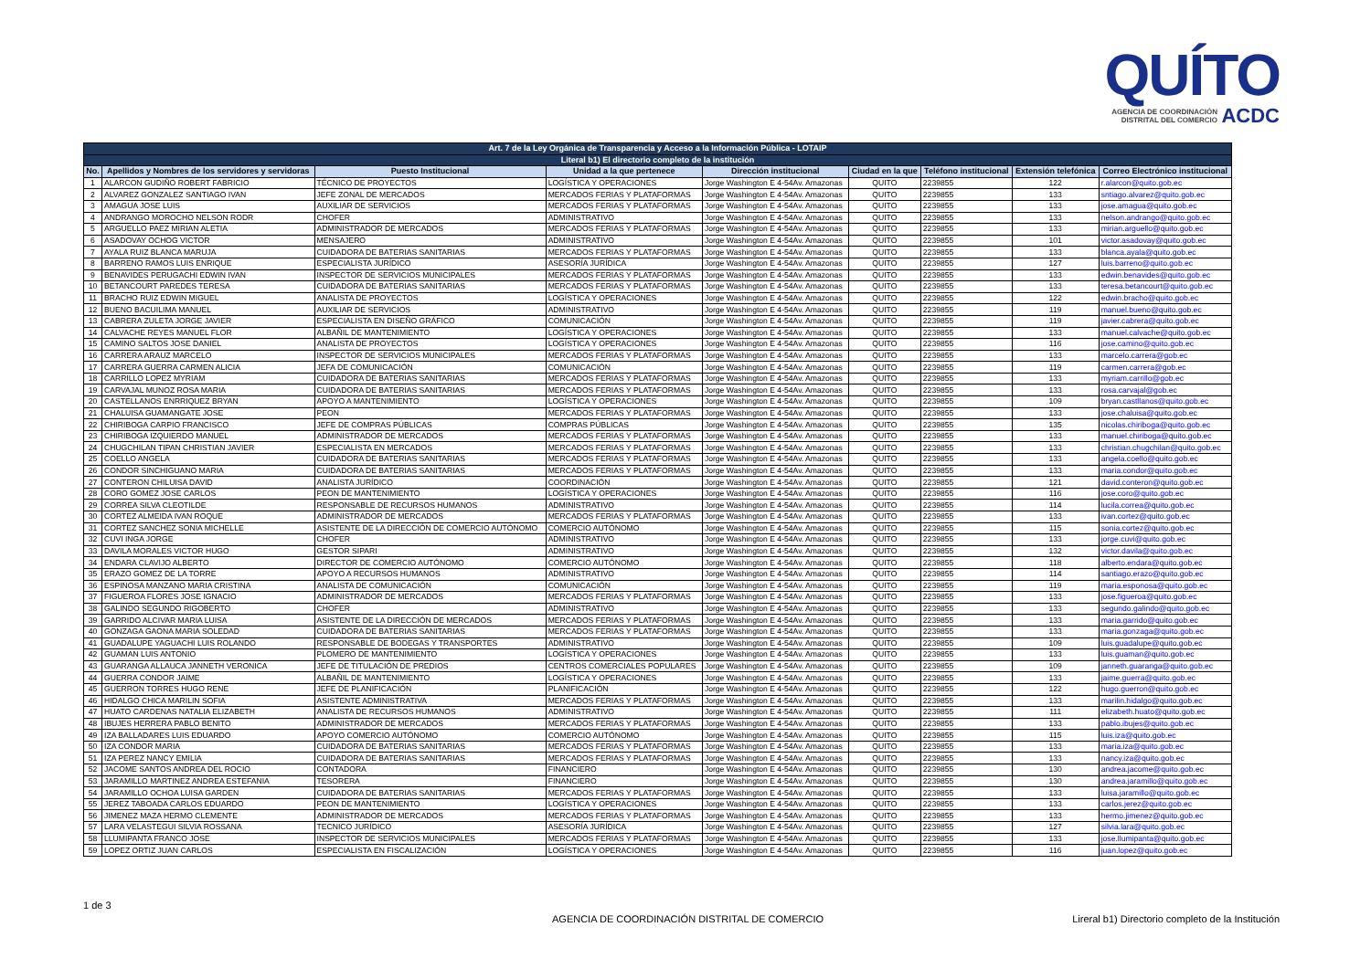QUÍTO
AGENCIA DE COORDINACIÓN
DISTRITAL DEL COMERCIO ACDC
| Art. 7 de la Ley Orgánica de Transparencia y Acceso a la Información Pública - LOTAIP | | | | | | | | |
| --- | --- | --- | --- | --- | --- | --- | --- | --- |
| Literal b1) El directorio completo de la institución | | | | | | | | |
| No. | Apellidos y Nombres de los servidores y servidoras | Puesto Institucional | Unidad a la que pertenece | Dirección institucional | Ciudad en la que | Teléfono institucional | Extensión telefónica | Correo Electrónico institucional |
| 1 | ALARCON GUDIÑO ROBERT FABRICIO | TÉCNICO DE PROYECTOS | LOGÍSTICA Y OPERACIONES | Jorge Washington E 4-54Av. Amazonas | QUITO | 2239855 | 122 | r.alarcon@quito.gob.ec |
| 2 | ALVAREZ GONZALEZ SANTIAGO IVAN | JEFE ZONAL DE MERCADOS | MERCADOS FERIAS Y PLATAFORMAS | Jorge Washington E 4-54Av. Amazonas | QUITO | 2239855 | 133 | sntiago.alvarez@quito.gob.ec |
| 3 | AMAGUA JOSE LUIS | AUXILIAR DE SERVICIOS | MERCADOS FERIAS Y PLATAFORMAS | Jorge Washington E 4-54Av. Amazonas | QUITO | 2239855 | 133 | jose.amagua@quito.gob.ec |
| 4 | ANDRANGO MOROCHO NELSON RODR | CHOFER | ADMINISTRATIVO | Jorge Washington E 4-54Av. Amazonas | QUITO | 2239855 | 133 | nelson.andrango@quito.gob.ec |
| 5 | ARGUELLO PAEZ MIRIAN ALETIA | ADMINISTRADOR DE MERCADOS | MERCADOS FERIAS Y PLATAFORMAS | Jorge Washington E 4-54Av. Amazonas | QUITO | 2239855 | 133 | mirian.arguello@quito.gob.ec |
| 6 | ASADOVAY OCHOG VICTOR | MENSAJERO | ADMINISTRATIVO | Jorge Washington E 4-54Av. Amazonas | QUITO | 2239855 | 101 | victor.asadovay@quito.gob.ec |
| 7 | AYALA RUIZ BLANCA MARUJA | CUIDADORA DE BATERIAS SANITARIAS | MERCADOS FERIAS Y PLATAFORMAS | Jorge Washington E 4-54Av. Amazonas | QUITO | 2239855 | 133 | blanca.ayala@quito.gob.ec |
| 8 | BARRENO RAMOS LUIS ENRIQUE | ESPECIALISTA JURÍDICO | ASESORÍA JURÍDICA | Jorge Washington E 4-54Av. Amazonas | QUITO | 2239855 | 127 | luis.barreno@quito.gob.ec |
| 9 | BENAVIDES PERUGACHI EDWIN IVAN | INSPECTOR DE SERVICIOS MUNICIPALES | MERCADOS FERIAS Y PLATAFORMAS | Jorge Washington E 4-54Av. Amazonas | QUITO | 2239855 | 133 | edwin.benavides@quito.gob.ec |
| 10 | BETANCOURT PAREDES TERESA | CUIDADORA DE BATERIAS SANITARIAS | MERCADOS FERIAS Y PLATAFORMAS | Jorge Washington E 4-54Av. Amazonas | QUITO | 2239855 | 133 | teresa.betancourt@quito.gob.ec |
| 11 | BRACHO RUIZ EDWIN MIGUEL | ANALISTA DE PROYECTOS | LOGÍSTICA Y OPERACIONES | Jorge Washington E 4-54Av. Amazonas | QUITO | 2239855 | 122 | edwin.bracho@quito.gob.ec |
| 12 | BUENO BACUILIMA MANUEL | AUXILIAR DE SERVICIOS | ADMINISTRATIVO | Jorge Washington E 4-54Av. Amazonas | QUITO | 2239855 | 119 | manuel.bueno@quito.gob.ec |
| 13 | CABRERA ZULETA JORGE JAVIER | ESPECIALISTA EN DISEÑO GRÁFICO | COMUNICACIÓN | Jorge Washington E 4-54Av. Amazonas | QUITO | 2239855 | 119 | javier.cabrera@quito.gob.ec |
| 14 | CALVACHE REYES MANUEL FLOR | ALBAÑIL DE MANTENIMIENTO | LOGÍSTICA Y OPERACIONES | Jorge Washington E 4-54Av. Amazonas | QUITO | 2239855 | 133 | manuel.calvache@quito.gob.ec |
| 15 | CAMINO SALTOS JOSE DANIEL | ANALISTA DE PROYECTOS | LOGÍSTICA Y OPERACIONES | Jorge Washington E 4-54Av. Amazonas | QUITO | 2239855 | 116 | jose.camino@quito.gob.ec |
| 16 | CARRERA ARAUZ MARCELO | INSPECTOR DE SERVICIOS MUNICIPALES | MERCADOS FERIAS Y PLATAFORMAS | Jorge Washington E 4-54Av. Amazonas | QUITO | 2239855 | 133 | marcelo.carrera@gob.ec |
| 17 | CARRERA GUERRA CARMEN ALICIA | JEFA DE COMUNICACIÓN | COMUNICACIÓN | Jorge Washington E 4-54Av. Amazonas | QUITO | 2239855 | 119 | carmen.carrera@gob.ec |
| 18 | CARRILLO LOPEZ MYRIAM | CUIDADORA DE BATERIAS SANITARIAS | MERCADOS FERIAS Y PLATAFORMAS | Jorge Washington E 4-54Av. Amazonas | QUITO | 2239855 | 133 | myriam.carrillo@gob.ec |
| 19 | CARVAJAL MUNOZ ROSA MARIA | CUIDADORA DE BATERIAS SANITARIAS | MERCADOS FERIAS Y PLATAFORMAS | Jorge Washington E 4-54Av. Amazonas | QUITO | 2239855 | 133 | rosa.carvajal@gob.ec |
| 20 | CASTELLANOS ENRRIQUEZ BRYAN | APOYO A MANTENIMIENTO | LOGÍSTICA Y OPERACIONES | Jorge Washington E 4-54Av. Amazonas | QUITO | 2239855 | 109 | bryan.castllanos@quito.gob.ec |
| 21 | CHALUISA GUAMANGATE JOSE | PEON | MERCADOS FERIAS Y PLATAFORMAS | Jorge Washington E 4-54Av. Amazonas | QUITO | 2239855 | 133 | jose.chaluisa@quito.gob.ec |
| 22 | CHIRIBOGA CARPIO FRANCISCO | JEFE DE COMPRAS PÚBLICAS | COMPRAS PÚBLICAS | Jorge Washington E 4-54Av. Amazonas | QUITO | 2239855 | 135 | nicolas.chiriboga@quito.gob.ec |
| 23 | CHIRIBOGA IZQUIERDO MANUEL | ADMINISTRADOR DE MERCADOS | MERCADOS FERIAS Y PLATAFORMAS | Jorge Washington E 4-54Av. Amazonas | QUITO | 2239855 | 133 | manuel.chiriboga@quito.gob.ec |
| 24 | CHUGCHILAN TIPAN CHRISTIAN JAVIER | ESPECIALISTA EN MERCADOS | MERCADOS FERIAS Y PLATAFORMAS | Jorge Washington E 4-54Av. Amazonas | QUITO | 2239855 | 133 | christian.chugchilan@quito.gob.ec |
| 25 | COELLO ANGELA | CUIDADORA DE BATERIAS SANITARIAS | MERCADOS FERIAS Y PLATAFORMAS | Jorge Washington E 4-54Av. Amazonas | QUITO | 2239855 | 133 | angela.coello@quito.gob.ec |
| 26 | CONDOR SINCHIGUANO MARIA | CUIDADORA DE BATERIAS SANITARIAS | MERCADOS FERIAS Y PLATAFORMAS | Jorge Washington E 4-54Av. Amazonas | QUITO | 2239855 | 133 | maria.condor@quito.gob.ec |
| 27 | CONTERON CHILUISA DAVID | ANALISTA JURÍDICO | COORDINACIÓN | Jorge Washington E 4-54Av. Amazonas | QUITO | 2239855 | 121 | david.conteron@quito.gob.ec |
| 28 | CORO GOMEZ JOSE CARLOS | PEON DE MANTENIMIENTO | LOGÍSTICA Y OPERACIONES | Jorge Washington E 4-54Av. Amazonas | QUITO | 2239855 | 116 | jose.coro@quito.gob.ec |
| 29 | CORREA SILVA CLEOTILDE | RESPONSABLE DE RECURSOS HUMANOS | ADMINISTRATIVO | Jorge Washington E 4-54Av. Amazonas | QUITO | 2239855 | 114 | lucila.correa@quito.gob.ec |
| 30 | CORTEZ ALMEIDA IVAN ROQUE | ADMINISTRADOR DE MERCADOS | MERCADOS FERIAS Y PLATAFORMAS | Jorge Washington E 4-54Av. Amazonas | QUITO | 2239855 | 133 | ivan.cortez@quito.gob.ec |
| 31 | CORTEZ SANCHEZ SONIA MICHELLE | ASISTENTE DE LA DIRECCIÓN DE COMERCIO AUTÓNOMO | COMERCIO AUTÓNOMO | Jorge Washington E 4-54Av. Amazonas | QUITO | 2239855 | 115 | sonia.cortez@quito.gob.ec |
| 32 | CUVI INGA JORGE | CHOFER | ADMINISTRATIVO | Jorge Washington E 4-54Av. Amazonas | QUITO | 2239855 | 133 | jorge.cuvi@quito.gob.ec |
| 33 | DAVILA MORALES VICTOR HUGO | GESTOR SIPARI | ADMINISTRATIVO | Jorge Washington E 4-54Av. Amazonas | QUITO | 2239855 | 132 | victor.davila@quito.gob.ec |
| 34 | ENDARA CLAVIJO ALBERTO | DIRECTOR DE COMERCIO AUTÓNOMO | COMERCIO AUTÓNOMO | Jorge Washington E 4-54Av. Amazonas | QUITO | 2239855 | 118 | alberto.endara@quito.gob.ec |
| 35 | ERAZO GOMEZ DE LA TORRE | APOYO A RECURSOS HUMANOS | ADMINISTRATIVO | Jorge Washington E 4-54Av. Amazonas | QUITO | 2239855 | 114 | santiago.erazo@quito.gob.ec |
| 36 | ESPINOSA MANZANO MARIA CRISTINA | ANALISTA DE COMUNICACIÓN | COMUNICACIÓN | Jorge Washington E 4-54Av. Amazonas | QUITO | 2239855 | 119 | maria.esponosa@quito.gob.ec |
| 37 | FIGUEROA FLORES JOSE IGNACIO | ADMINISTRADOR DE MERCADOS | MERCADOS FERIAS Y PLATAFORMAS | Jorge Washington E 4-54Av. Amazonas | QUITO | 2239855 | 133 | jose.figueroa@quito.gob.ec |
| 38 | GALINDO SEGUNDO RIGOBERTO | CHOFER | ADMINISTRATIVO | Jorge Washington E 4-54Av. Amazonas | QUITO | 2239855 | 133 | segundo.galindo@quito.gob.ec |
| 39 | GARRIDO ALCIVAR MARIA LUISA | ASISTENTE DE LA DIRECCIÓN DE MERCADOS | MERCADOS FERIAS Y PLATAFORMAS | Jorge Washington E 4-54Av. Amazonas | QUITO | 2239855 | 133 | maria.garrido@quito.gob.ec |
| 40 | GONZAGA GAONA MARIA SOLEDAD | CUIDADORA DE BATERIAS SANITARIAS | MERCADOS FERIAS Y PLATAFORMAS | Jorge Washington E 4-54Av. Amazonas | QUITO | 2239855 | 133 | maria.gonzaga@quito.gob.ec |
| 41 | GUADALUPE YAGUACHI LUIS ROLANDO | RESPONSABLE DE BODEGAS Y TRANSPORTES | ADMINISTRATIVO | Jorge Washington E 4-54Av. Amazonas | QUITO | 2239855 | 109 | luis.guadalupe@quito.gob.ec |
| 42 | GUAMAN LUIS ANTONIO | PLOMERO DE MANTENIMIENTO | LOGÍSTICA Y OPERACIONES | Jorge Washington E 4-54Av. Amazonas | QUITO | 2239855 | 133 | luis.guaman@quito.gob.ec |
| 43 | GUARANGA ALLAUCA JANNETH VERONICA | JEFE DE TITULACIÓN DE PREDIOS | CENTROS COMERCIALES POPULARES | Jorge Washington E 4-54Av. Amazonas | QUITO | 2239855 | 109 | janneth.guaranga@quito.gob.ec |
| 44 | GUERRA CONDOR JAIME | ALBAÑIL DE MANTENIMIENTO | LOGÍSTICA Y OPERACIONES | Jorge Washington E 4-54Av. Amazonas | QUITO | 2239855 | 133 | jaime.guerra@quito.gob.ec |
| 45 | GUERRON TORRES HUGO RENE | JEFE DE PLANIFICACIÓN | PLANIFICACIÓN | Jorge Washington E 4-54Av. Amazonas | QUITO | 2239855 | 122 | hugo.guerron@quito.gob.ec |
| 46 | HIDALGO CHICA MARILIN SOFIA | ASISTENTE ADMINISTRATIVA | MERCADOS FERIAS Y PLATAFORMAS | Jorge Washington E 4-54Av. Amazonas | QUITO | 2239855 | 133 | marilin.hidalgo@quito.gob.ec |
| 47 | HUATO CARDENAS NATALIA ELIZABETH | ANALISTA DE RECURSOS HUMANOS | ADMINISTRATIVO | Jorge Washington E 4-54Av. Amazonas | QUITO | 2239855 | 111 | elizabeth.huato@quito.gob.ec |
| 48 | IBUJES HERRERA PABLO BENITO | ADMINISTRADOR DE MERCADOS | MERCADOS FERIAS Y PLATAFORMAS | Jorge Washington E 4-54Av. Amazonas | QUITO | 2239855 | 133 | pablo.ibujes@quito.gob.ec |
| 49 | IZA BALLADARES LUIS EDUARDO | APOYO COMERCIO AUTÓNOMO | COMERCIO AUTÓNOMO | Jorge Washington E 4-54Av. Amazonas | QUITO | 2239855 | 115 | luis.iza@quito.gob.ec |
| 50 | IZA CONDOR MARIA | CUIDADORA DE BATERIAS SANITARIAS | MERCADOS FERIAS Y PLATAFORMAS | Jorge Washington E 4-54Av. Amazonas | QUITO | 2239855 | 133 | maria.iza@quito.gob.ec |
| 51 | IZA PEREZ NANCY EMILIA | CUIDADORA DE BATERIAS SANITARIAS | MERCADOS FERIAS Y PLATAFORMAS | Jorge Washington E 4-54Av. Amazonas | QUITO | 2239855 | 133 | nancy.iza@quito.gob.ec |
| 52 | JACOME SANTOS ANDREA DEL ROCIO | CONTADORA | FINANCIERO | Jorge Washington E 4-54Av. Amazonas | QUITO | 2239855 | 130 | andrea.jacome@quito.gob.ec |
| 53 | JARAMILLO MARTINEZ ANDREA ESTEFANIA | TESORERA | FINANCIERO | Jorge Washington E 4-54Av. Amazonas | QUITO | 2239855 | 130 | andrea.jaramillo@quito.gob.ec |
| 54 | JARAMILLO OCHOA LUISA GARDEN | CUIDADORA DE BATERIAS SANITARIAS | MERCADOS FERIAS Y PLATAFORMAS | Jorge Washington E 4-54Av. Amazonas | QUITO | 2239855 | 133 | luisa.jaramillo@quito.gob.ec |
| 55 | JEREZ TABOADA CARLOS EDUARDO | PEON DE MANTENIMIENTO | LOGÍSTICA Y OPERACIONES | Jorge Washington E 4-54Av. Amazonas | QUITO | 2239855 | 133 | carlos.jerez@quito.gob.ec |
| 56 | JIMENEZ MAZA HERMO CLEMENTE | ADMINISTRADOR DE MERCADOS | MERCADOS FERIAS Y PLATAFORMAS | Jorge Washington E 4-54Av. Amazonas | QUITO | 2239855 | 133 | hermo.jimenez@quito.gob.ec |
| 57 | LARA VELASTEGUI SILVIA ROSSANA | TECNICO JURÍDICO | ASESORÍA JURÍDICA | Jorge Washington E 4-54Av. Amazonas | QUITO | 2239855 | 127 | silvia.lara@quito.gob.ec |
| 58 | LLUMIPANTA FRANCO JOSE | INSPECTOR DE SERVICIOS MUNICIPALES | MERCADOS FERIAS Y PLATAFORMAS | Jorge Washington E 4-54Av. Amazonas | QUITO | 2239855 | 133 | jose.llumipanta@quito.gob.ec |
| 59 | LOPEZ ORTIZ JUAN CARLOS | ESPECIALISTA EN FISCALIZACIÓN | LOGÍSTICA Y OPERACIONES | Jorge Washington E 4-54Av. Amazonas | QUITO | 2239855 | 116 | juan.lopez@quito.gob.ec |
1 de 3
AGENCIA DE COORDINACIÓN DISTRITAL DE COMERCIO
Lireral b1) Directorio completo de la Institución